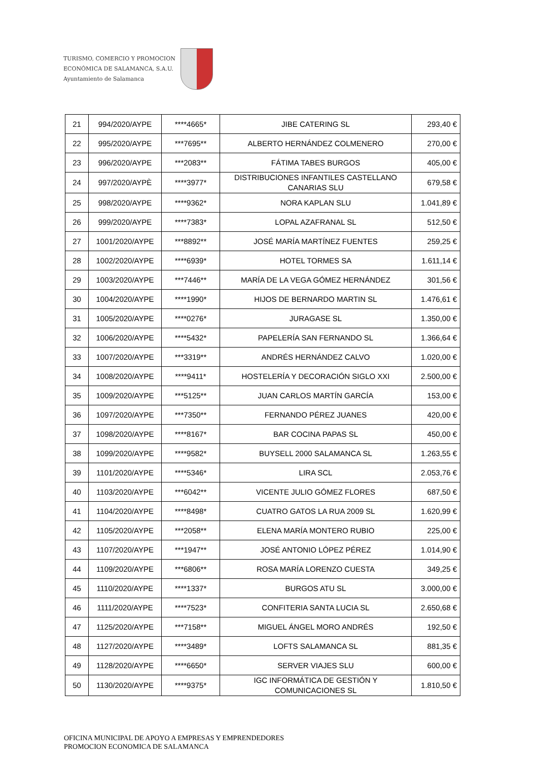TURISMO, COMERCIO Y PROMOCION
ECONÓMICA DE SALAMANCA, S.A.U.
Ayuntamiento de Salamanca
| 21 | 994/2020/AYPE | ****4665* | JIBE CATERING SL | 293,40 € |
| 22 | 995/2020/AYPE | ***7695** | ALBERTO HERNÁNDEZ COLMENERO | 270,00 € |
| 23 | 996/2020/AYPE | ***2083** | FÁTIMA TABES BURGOS | 405,00 € |
| 24 | 997/2020/AYPÈ | ****3977* | DISTRIBUCIONES INFANTILES CASTELLANO CANARIAS SLU | 679,58 € |
| 25 | 998/2020/AYPE | ****9362* | NORA KAPLAN SLU | 1.041,89 € |
| 26 | 999/2020/AYPE | ****7383* | LOPAL AZAFRANAL SL | 512,50 € |
| 27 | 1001/2020/AYPE | ***8892** | JOSÉ MARÍA MARTÍNEZ FUENTES | 259,25 € |
| 28 | 1002/2020/AYPE | ****6939* | HOTEL TORMES SA | 1.611,14 € |
| 29 | 1003/2020/AYPE | ***7446** | MARÍA DE LA VEGA GÓMEZ HERNÁNDEZ | 301,56 € |
| 30 | 1004/2020/AYPE | ****1990* | HIJOS DE BERNARDO MARTIN SL | 1.476,61 € |
| 31 | 1005/2020/AYPE | ****0276* | JURAGASE SL | 1.350,00 € |
| 32 | 1006/2020/AYPE | ****5432* | PAPELERÍA SAN FERNANDO SL | 1.366,64 € |
| 33 | 1007/2020/AYPE | ***3319** | ANDRÉS HERNÁNDEZ CALVO | 1.020,00 € |
| 34 | 1008/2020/AYPE | ****9411* | HOSTELERÍA Y DECORACIÓN SIGLO XXI | 2.500,00 € |
| 35 | 1009/2020/AYPE | ***5125** | JUAN CARLOS MARTÍN GARCÍA | 153,00 € |
| 36 | 1097/2020/AYPE | ***7350** | FERNANDO PÉREZ JUANES | 420,00 € |
| 37 | 1098/2020/AYPE | ****8167* | BAR COCINA PAPAS SL | 450,00 € |
| 38 | 1099/2020/AYPE | ****9582* | BUYSELL 2000 SALAMANCA SL | 1.263,55 € |
| 39 | 1101/2020/AYPE | ****5346* | LIRA SCL | 2.053,76 € |
| 40 | 1103/2020/AYPE | ***6042** | VICENTE JULIO GÓMEZ FLORES | 687,50 € |
| 41 | 1104/2020/AYPE | ****8498* | CUATRO GATOS LA RUA 2009 SL | 1.620,99 € |
| 42 | 1105/2020/AYPE | ***2058** | ELENA MARÍA MONTERO RUBIO | 225,00 € |
| 43 | 1107/2020/AYPE | ***1947** | JOSÉ ANTONIO LÓPEZ PÉREZ | 1.014,90 € |
| 44 | 1109/2020/AYPE | ***6806** | ROSA MARÍA LORENZO CUESTA | 349,25 € |
| 45 | 1110/2020/AYPE | ****1337* | BURGOS ATU SL | 3.000,00 € |
| 46 | 1111/2020/AYPE | ****7523* | CONFITERIA SANTA LUCIA SL | 2.650,68 € |
| 47 | 1125/2020/AYPE | ***7158** | MIGUEL ÁNGEL MORO ANDRÉS | 192,50 € |
| 48 | 1127/2020/AYPE | ****3489* | LOFTS SALAMANCA SL | 881,35 € |
| 49 | 1128/2020/AYPE | ****6650* | SERVER VIAJES SLU | 600,00 € |
| 50 | 1130/2020/AYPE | ****9375* | IGC INFORMÁTICA DE GESTIÓN Y COMUNICACIONES SL | 1.810,50 € |
OFICINA MUNICIPAL DE APOYO A EMPRESAS Y EMPRENDEDORES
PROMOCION ECONOMICA DE SALAMANCA